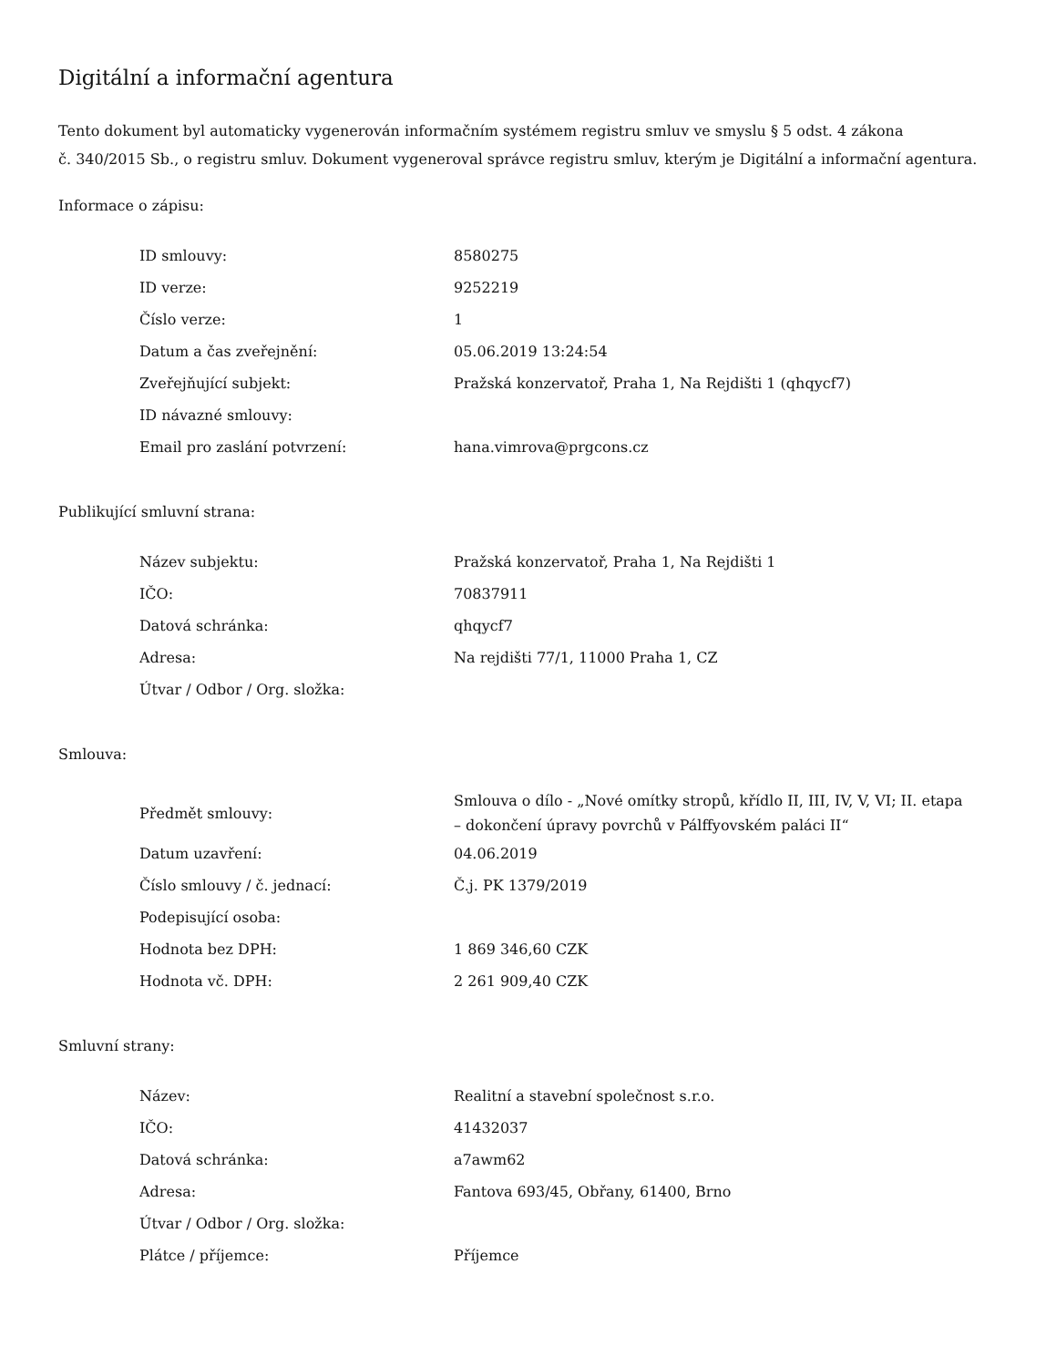Digitální a informační agentura
Tento dokument byl automaticky vygenerován informačním systémem registru smluv ve smyslu § 5 odst. 4 zákona
č. 340/2015 Sb., o registru smluv. Dokument vygeneroval správce registru smluv, kterým je Digitální a informační agentura.
Informace o zápisu:
| ID smlouvy: | 8580275 |
| ID verze: | 9252219 |
| Číslo verze: | 1 |
| Datum a čas zveřejnění: | 05.06.2019 13:24:54 |
| Zveřejňující subjekt: | Pražská konzervatoř, Praha 1, Na Rejdišti 1 (qhqycf7) |
| ID návazné smlouvy: | |
| Email pro zaslání potvrzení: | hana.vimrova@prgcons.cz |
Publikující smluvní strana:
| Název subjektu: | Pražská konzervatoř, Praha 1, Na Rejdišti 1 |
| IČO: | 70837911 |
| Datová schránka: | qhqycf7 |
| Adresa: | Na rejdišti 77/1, 11000 Praha 1, CZ |
| Útvar / Odbor / Org. složka: | |
Smlouva:
| Předmět smlouvy: | Smlouva o dílo - „Nové omítky stropů, křídlo II, III, IV, V, VI; II. etapa – dokončení úpravy povrchů v Pálffyovském paláci II“ |
| Datum uzavření: | 04.06.2019 |
| Číslo smlouvy / č. jednací: | Č.j. PK 1379/2019 |
| Podepisující osoba: | |
| Hodnota bez DPH: | 1 869 346,60 CZK |
| Hodnota vč. DPH: | 2 261 909,40 CZK |
Smluvní strany:
| Název: | Realitní a stavební společnost s.r.o. |
| IČO: | 41432037 |
| Datová schránka: | a7awm62 |
| Adresa: | Fantova 693/45, Obřany, 61400, Brno |
| Útvar / Odbor / Org. složka: | |
| Plátce / příjemce: | Příjemce |